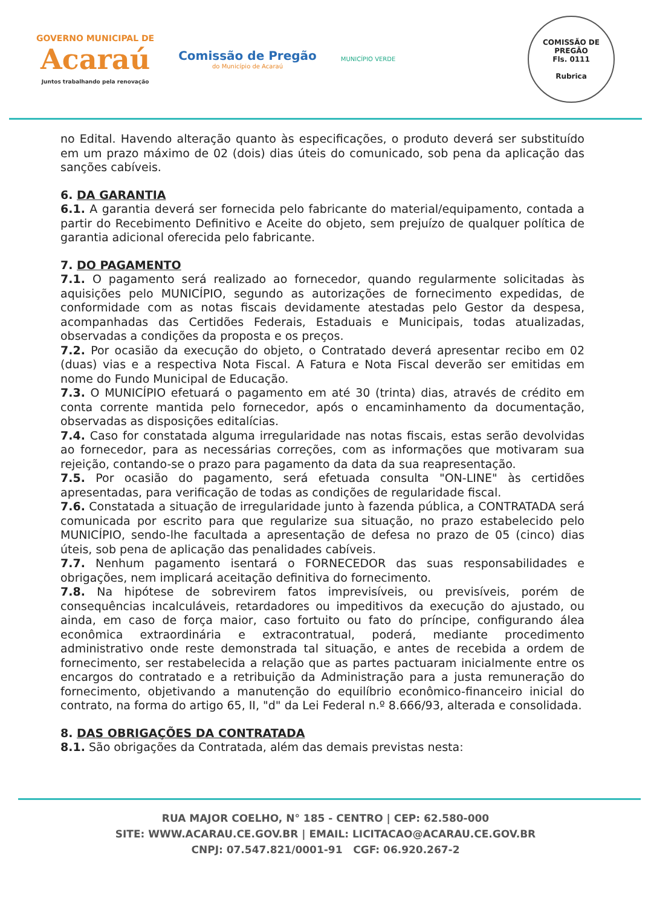GOVERNO MUNICIPAL DE
Acaraú
Juntos trabalhando pela renovação
Comissão de Pregão
do Município de Acaraú
MUNICÍPIO VERDE
COMISSÃO DE PREGÃO
Fls. 0111
Rubrica
no Edital. Havendo alteração quanto às especificações, o produto deverá ser substituído em um prazo máximo de 02 (dois) dias úteis do comunicado, sob pena da aplicação das sanções cabíveis.
6. DA GARANTIA
6.1. A garantia deverá ser fornecida pelo fabricante do material/equipamento, contada a partir do Recebimento Definitivo e Aceite do objeto, sem prejuízo de qualquer política de garantia adicional oferecida pelo fabricante.
7. DO PAGAMENTO
7.1. O pagamento será realizado ao fornecedor, quando regularmente solicitadas às aquisições pelo MUNICÍPIO, segundo as autorizações de fornecimento expedidas, de conformidade com as notas fiscais devidamente atestadas pelo Gestor da despesa, acompanhadas das Certidões Federais, Estaduais e Municipais, todas atualizadas, observadas a condições da proposta e os preços.
7.2. Por ocasião da execução do objeto, o Contratado deverá apresentar recibo em 02 (duas) vias e a respectiva Nota Fiscal. A Fatura e Nota Fiscal deverão ser emitidas em nome do Fundo Municipal de Educação.
7.3. O MUNICÍPIO efetuará o pagamento em até 30 (trinta) dias, através de crédito em conta corrente mantida pelo fornecedor, após o encaminhamento da documentação, observadas as disposições editalícias.
7.4. Caso for constatada alguma irregularidade nas notas fiscais, estas serão devolvidas ao fornecedor, para as necessárias correções, com as informações que motivaram sua rejeição, contando-se o prazo para pagamento da data da sua reapresentação.
7.5. Por ocasião do pagamento, será efetuada consulta "ON-LINE" às certidões apresentadas, para verificação de todas as condições de regularidade fiscal.
7.6. Constatada a situação de irregularidade junto à fazenda pública, a CONTRATADA será comunicada por escrito para que regularize sua situação, no prazo estabelecido pelo MUNICÍPIO, sendo-lhe facultada a apresentação de defesa no prazo de 05 (cinco) dias úteis, sob pena de aplicação das penalidades cabíveis.
7.7. Nenhum pagamento isentará o FORNECEDOR das suas responsabilidades e obrigações, nem implicará aceitação definitiva do fornecimento.
7.8. Na hipótese de sobrevirem fatos imprevisíveis, ou previsíveis, porém de consequências incalculáveis, retardadores ou impeditivos da execução do ajustado, ou ainda, em caso de força maior, caso fortuito ou fato do príncipe, configurando álea econômica extraordinária e extracontratual, poderá, mediante procedimento administrativo onde reste demonstrada tal situação, e antes de recebida a ordem de fornecimento, ser restabelecida a relação que as partes pactuaram inicialmente entre os encargos do contratado e a retribuição da Administração para a justa remuneração do fornecimento, objetivando a manutenção do equilíbrio econômico-financeiro inicial do contrato, na forma do artigo 65, II, "d" da Lei Federal n.º 8.666/93, alterada e consolidada.
8. DAS OBRIGAÇÕES DA CONTRATADA
8.1. São obrigações da Contratada, além das demais previstas nesta:
RUA MAJOR COELHO, N° 185 - CENTRO | CEP: 62.580-000
SITE: WWW.ACARAU.CE.GOV.BR | EMAIL: LICITACAO@ACARAU.CE.GOV.BR
CNPJ: 07.547.821/0001-91 CGF: 06.920.267-2